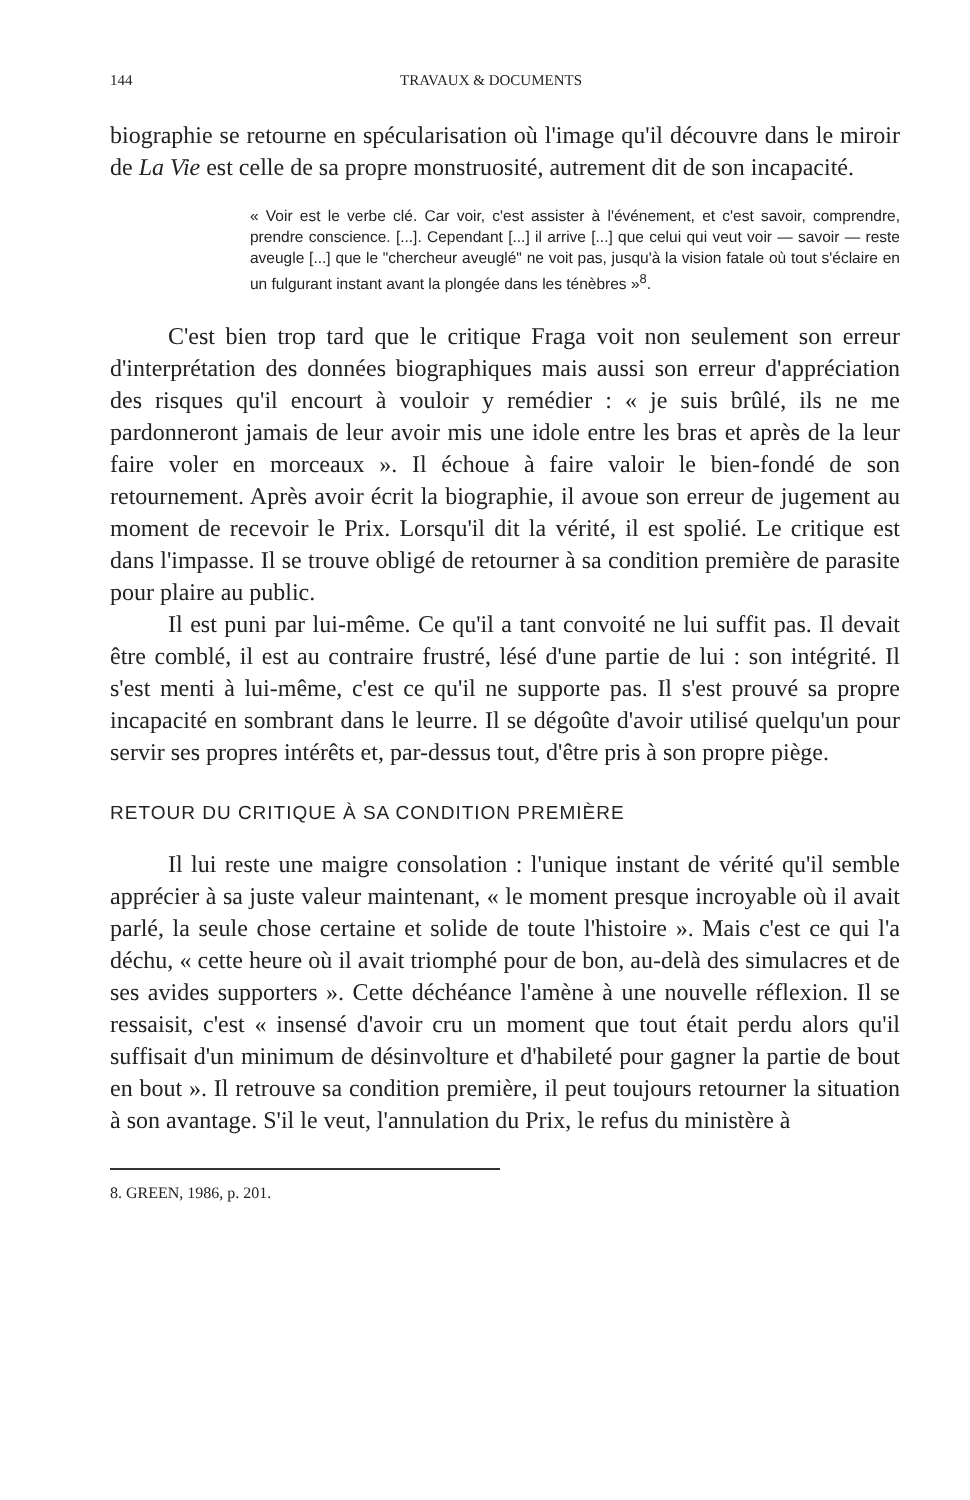144 TRAVAUX & DOCUMENTS
biographie se retourne en spécularisation où l'image qu'il découvre dans le miroir de La Vie est celle de sa propre monstruosité, autrement dit de son incapacité.
« Voir est le verbe clé. Car voir, c'est assister à l'événement, et c'est savoir, comprendre, prendre conscience. [...]. Cependant [...] il arrive [...] que celui qui veut voir — savoir — reste aveugle [...] que le "chercheur aveuglé" ne voit pas, jusqu'à la vision fatale où tout s'éclaire en un fulgurant instant avant la plongée dans les ténèbres »<sup>8</sup>.
C'est bien trop tard que le critique Fraga voit non seulement son erreur d'interprétation des données biographiques mais aussi son erreur d'appréciation des risques qu'il encourt à vouloir y remédier : « je suis brûlé, ils ne me pardonneront jamais de leur avoir mis une idole entre les bras et après de la leur faire voler en morceaux ». Il échoue à faire valoir le bien-fondé de son retournement. Après avoir écrit la biographie, il avoue son erreur de jugement au moment de recevoir le Prix. Lorsqu'il dit la vérité, il est spolié. Le critique est dans l'impasse. Il se trouve obligé de retourner à sa condition première de parasite pour plaire au public.
Il est puni par lui-même. Ce qu'il a tant convoité ne lui suffit pas. Il devait être comblé, il est au contraire frustré, lésé d'une partie de lui : son intégrité. Il s'est menti à lui-même, c'est ce qu'il ne supporte pas. Il s'est prouvé sa propre incapacité en sombrant dans le leurre. Il se dégoûte d'avoir utilisé quelqu'un pour servir ses propres intérêts et, par-dessus tout, d'être pris à son propre piège.
RETOUR DU CRITIQUE À SA CONDITION PREMIÈRE
Il lui reste une maigre consolation : l'unique instant de vérité qu'il semble apprécier à sa juste valeur maintenant, « le moment presque incroyable où il avait parlé, la seule chose certaine et solide de toute l'histoire ». Mais c'est ce qui l'a déchu, « cette heure où il avait triomphé pour de bon, au-delà des simulacres et de ses avides supporters ». Cette déchéance l'amène à une nouvelle réflexion. Il se ressaisit, c'est « insensé d'avoir cru un moment que tout était perdu alors qu'il suffisait d'un minimum de désinvolture et d'habileté pour gagner la partie de bout en bout ». Il retrouve sa condition première, il peut toujours retourner la situation à son avantage. S'il le veut, l'annulation du Prix, le refus du ministère à
8. GREEN, 1986, p. 201.